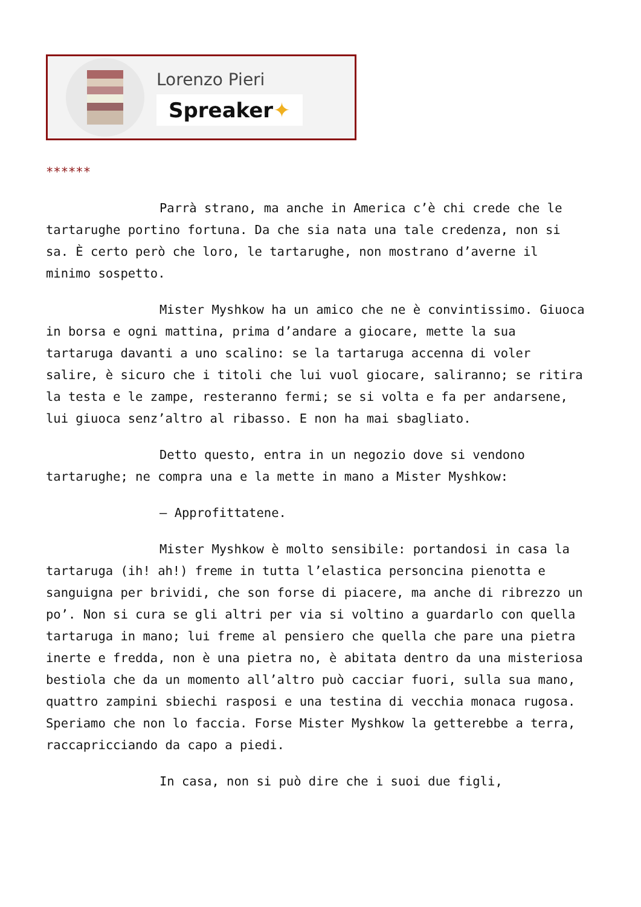Lorenzo Pieri
Spreaker✦
******
Parrà strano, ma anche in America c’è chi crede che le tartarughe portino fortuna. Da che sia nata una tale credenza, non si sa. È certo però che loro, le tartarughe, non mostrano d’averne il minimo sospetto.
Mister Myshkow ha un amico che ne è convintissimo. Giuoca in borsa e ogni mattina, prima d’andare a giocare, mette la sua tartaruga davanti a uno scalino: se la tartaruga accenna di voler salire, è sicuro che i titoli che lui vuol giocare, saliranno; se ritira la testa e le zampe, resteranno fermi; se si volta e fa per andarsene, lui giuoca senz’altro al ribasso. E non ha mai sbagliato.
Detto questo, entra in un negozio dove si vendono tartarughe; ne compra una e la mette in mano a Mister Myshkow:
– Approfittatene.
Mister Myshkow è molto sensibile: portandosi in casa la tartaruga (ih! ah!) freme in tutta l’elastica personcina pienotta e sanguigna per brividi, che son forse di piacere, ma anche di ribrezzo un po’. Non si cura se gli altri per via si voltino a guardarlo con quella tartaruga in mano; lui freme al pensiero che quella che pare una pietra inerte e fredda, non è una pietra no, è abitata dentro da una misteriosa bestiola che da un momento all’altro può cacciar fuori, sulla sua mano, quattro zampini sbiechi rasposi e una testina di vecchia monaca rugosa. Speriamo che non lo faccia. Forse Mister Myshkow la getterebbe a terra, raccapricciando da capo a piedi.
In casa, non si può dire che i suoi due figli,